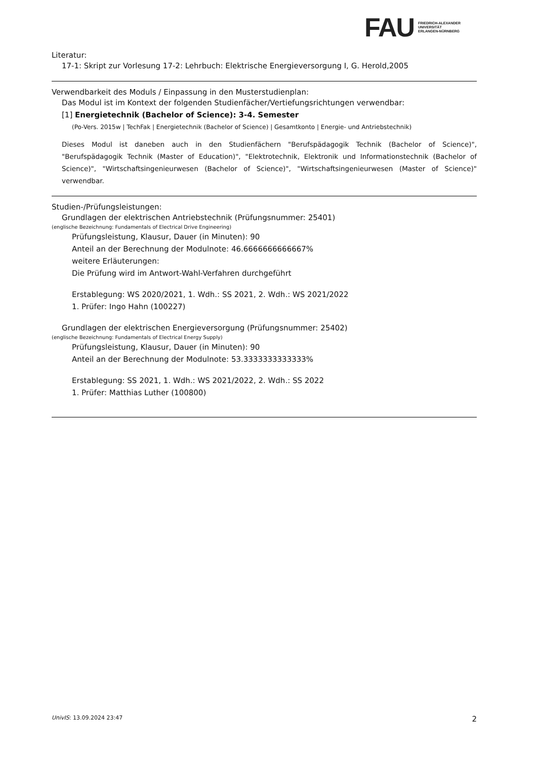FAU
FRIEDRICH-ALEXANDER
UNIVERSITÄT
ERLANGEN-NÜRNBERG
Literatur:
17-1: Skript zur Vorlesung 17-2: Lehrbuch: Elektrische Energieversorgung I, G. Herold,2005
Verwendbarkeit des Moduls / Einpassung in den Musterstudienplan:
Das Modul ist im Kontext der folgenden Studienfächer/Vertiefungsrichtungen verwendbar:
[1] Energietechnik (Bachelor of Science): 3-4. Semester
(Po-Vers. 2015w | TechFak | Energietechnik (Bachelor of Science) | Gesamtkonto | Energie- und Antriebstechnik)
Dieses Modul ist daneben auch in den Studienfächern "Berufspädagogik Technik (Bachelor of Science)", "Berufspädagogik Technik (Master of Education)", "Elektrotechnik, Elektronik und Informationstechnik (Bachelor of Science)", "Wirtschaftsingenieurwesen (Bachelor of Science)", "Wirtschaftsingenieurwesen (Master of Science)" verwendbar.
Studien-/Prüfungsleistungen:
Grundlagen der elektrischen Antriebstechnik (Prüfungsnummer: 25401)
(englische Bezeichnung: Fundamentals of Electrical Drive Engineering)
Prüfungsleistung, Klausur, Dauer (in Minuten): 90
Anteil an der Berechnung der Modulnote: 46.6666666666667%
weitere Erläuterungen:
Die Prüfung wird im Antwort-Wahl-Verfahren durchgeführt
Erstablegung: WS 2020/2021, 1. Wdh.: SS 2021, 2. Wdh.: WS 2021/2022
1. Prüfer: Ingo Hahn (100227)
Grundlagen der elektrischen Energieversorgung (Prüfungsnummer: 25402)
(englische Bezeichnung: Fundamentals of Electrical Energy Supply)
Prüfungsleistung, Klausur, Dauer (in Minuten): 90
Anteil an der Berechnung der Modulnote: 53.3333333333333%
Erstablegung: SS 2021, 1. Wdh.: WS 2021/2022, 2. Wdh.: SS 2022
1. Prüfer: Matthias Luther (100800)
UnivIS: 13.09.2024 23:47 2